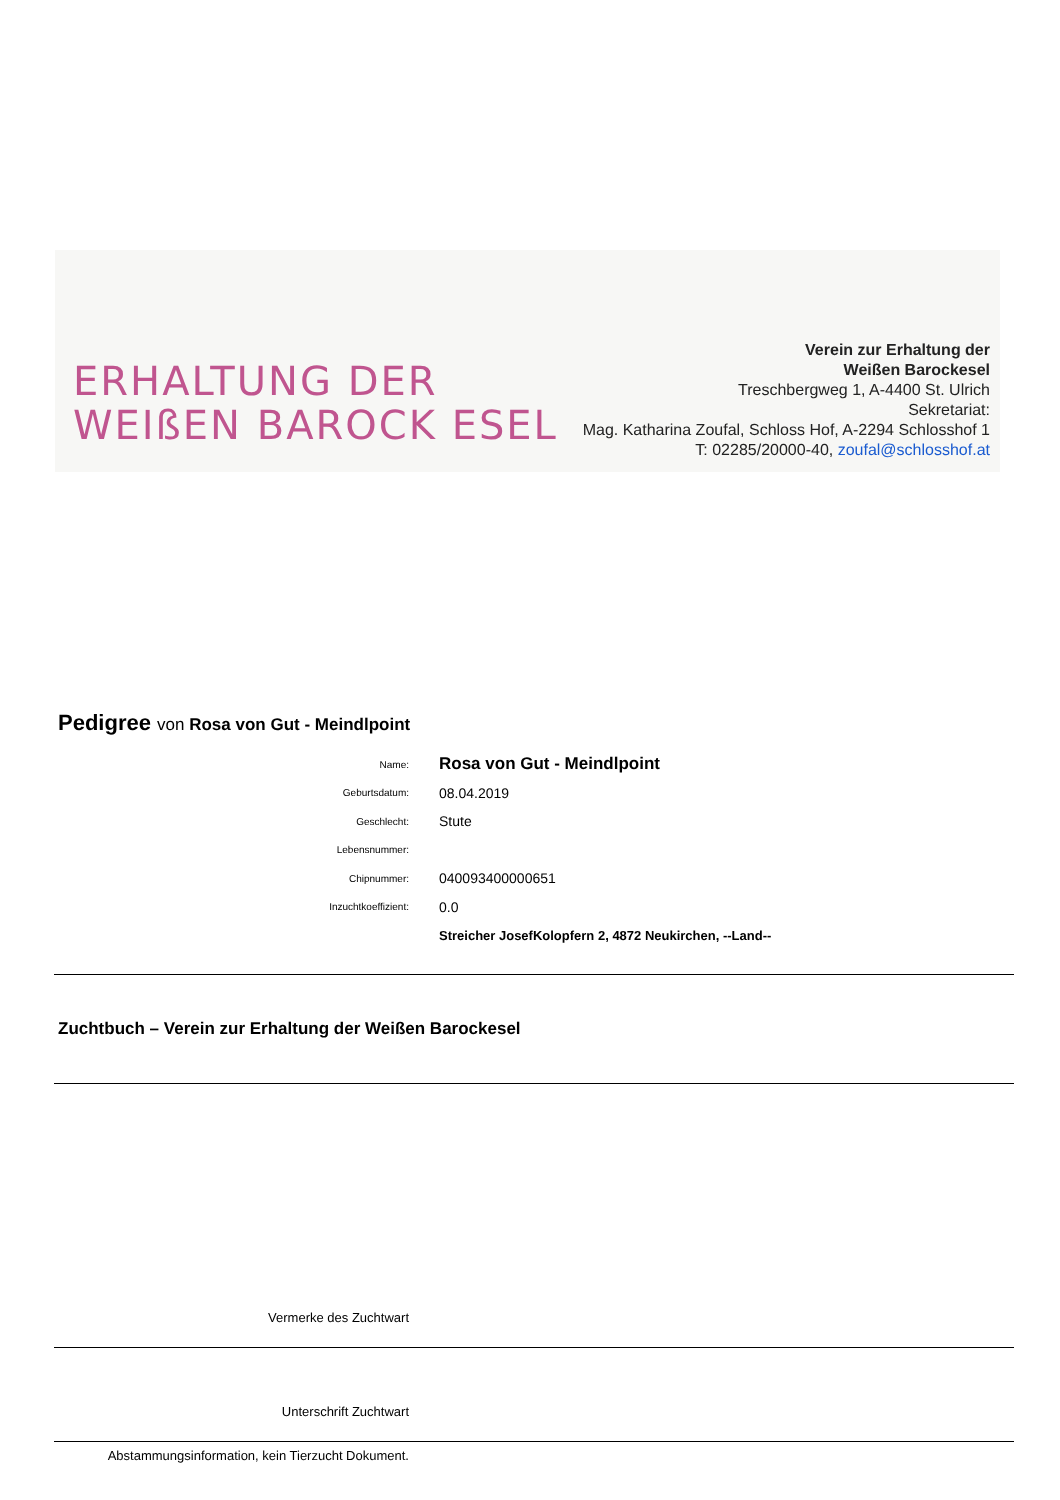ERHALTUNG DER
WEIßEN BAROCK ESEL
Verein zur Erhaltung der
Weißen Barockesel
Treschbergweg 1, A-4400 St. Ulrich
Sekretariat:
Mag. Katharina Zoufal, Schloss Hof, A-2294 Schlosshof 1
T: 02285/20000-40, zoufal@schlosshof.at
Pedigree von Rosa von Gut - Meindlpoint
Name:
Rosa von Gut - Meindlpoint
Geburtsdatum:
08.04.2019
Geschlecht:
Stute
Lebensnummer:
Chipnummer:
040093400000651
Inzuchtkoeffizient:
0.0
Streicher JosefKolopfern 2, 4872 Neukirchen, --Land--
Zuchtbuch – Verein zur Erhaltung der Weißen Barockesel
Vermerke des Zuchtwart
Unterschrift Zuchtwart
Abstammungsinformation, kein Tierzucht Dokument.